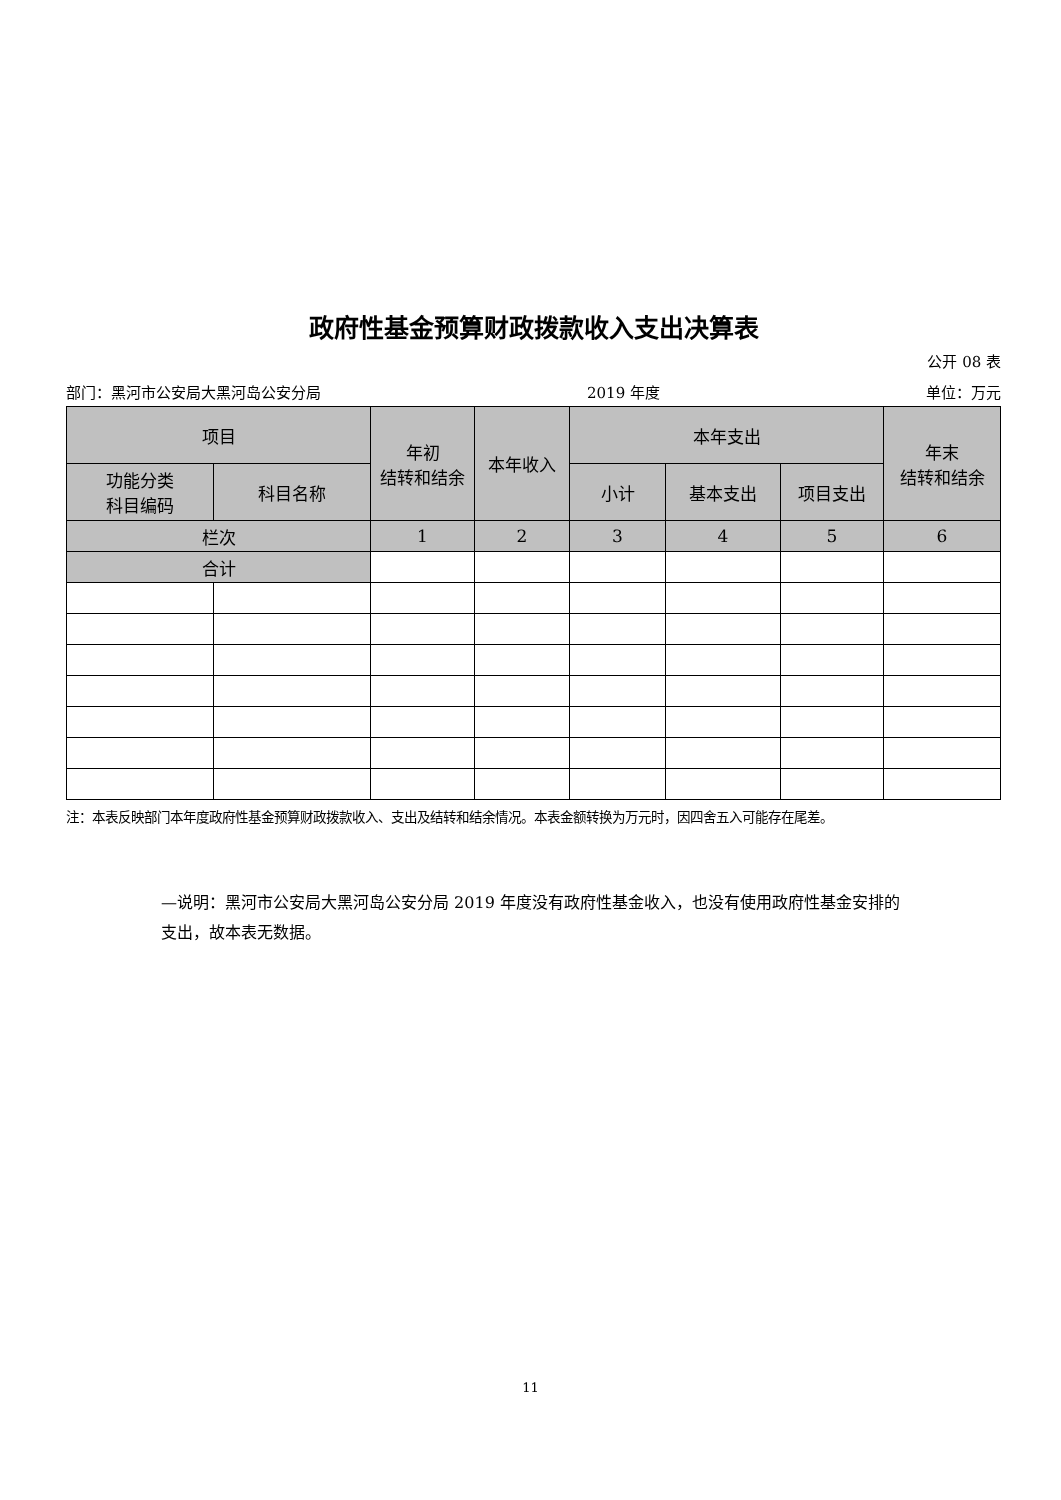政府性基金预算财政拨款收入支出决算表
公开 08 表
部门：黑河市公安局大黑河岛公安分局 2019 年度 单位：万元
| 项目 | | 年初 结转和结余 | 本年收入 | 本年支出 | | | 年末 结转和结余 |
| --- | --- | --- | --- | --- | --- | --- | --- |
| 功能分类 科目编码 | 科目名称 | | | 小计 | 基本支出 | 项目支出 | |
| 栏次 | | 1 | 2 | 3 | 4 | 5 | 6 |
| 合计 | | | | | | | |
注：本表反映部门本年度政府性基金预算财政拨款收入、支出及结转和结余情况。本表金额转换为万元时，因四舍五入可能存在尾差。
—说明：黑河市公安局大黑河岛公安分局 2019 年度没有政府性基金收入，也没有使用政府性基金安排的支出，故本表无数据。
11